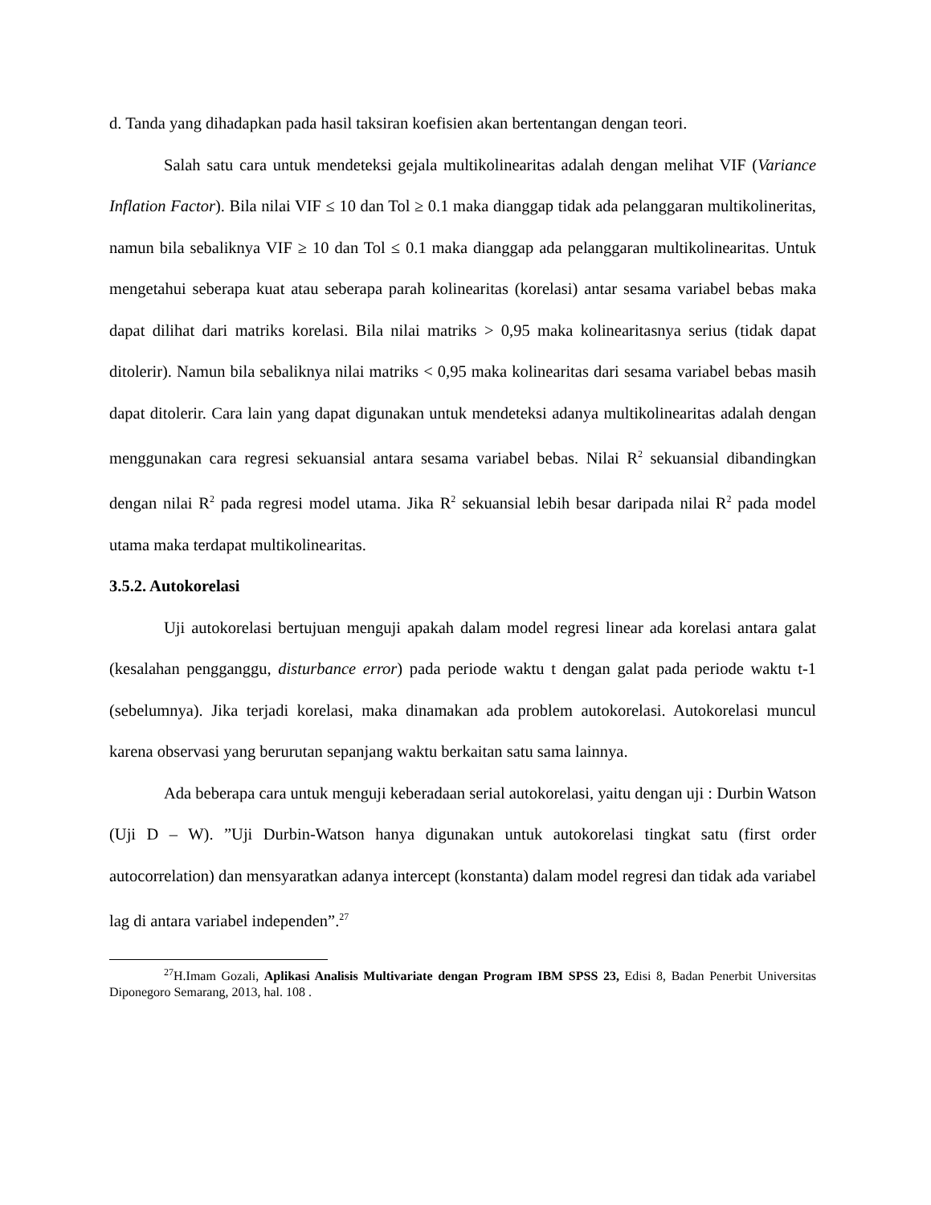d. Tanda yang dihadapkan pada hasil taksiran koefisien akan bertentangan dengan teori.
Salah satu cara untuk mendeteksi gejala multikolinearitas adalah dengan melihat VIF (Variance Inflation Factor). Bila nilai VIF ≤ 10 dan Tol ≥ 0.1 maka dianggap tidak ada pelanggaran multikolineritas, namun bila sebaliknya VIF ≥ 10 dan Tol ≤ 0.1 maka dianggap ada pelanggaran multikolinearitas. Untuk mengetahui seberapa kuat atau seberapa parah kolinearitas (korelasi) antar sesama variabel bebas maka dapat dilihat dari matriks korelasi. Bila nilai matriks > 0,95 maka kolinearitasnya serius (tidak dapat ditolerir). Namun bila sebaliknya nilai matriks < 0,95 maka kolinearitas dari sesama variabel bebas masih dapat ditolerir. Cara lain yang dapat digunakan untuk mendeteksi adanya multikolinearitas adalah dengan menggunakan cara regresi sekuansial antara sesama variabel bebas. Nilai R<sup>2</sup> sekuansial dibandingkan dengan nilai R<sup>2</sup> pada regresi model utama. Jika R<sup>2</sup> sekuansial lebih besar daripada nilai R<sup>2</sup> pada model utama maka terdapat multikolinearitas.
3.5.2. Autokorelasi
Uji autokorelasi bertujuan menguji apakah dalam model regresi linear ada korelasi antara galat (kesalahan pengganggu, disturbance error) pada periode waktu t dengan galat pada periode waktu t-1 (sebelumnya). Jika terjadi korelasi, maka dinamakan ada problem autokorelasi. Autokorelasi muncul karena observasi yang berurutan sepanjang waktu berkaitan satu sama lainnya.
Ada beberapa cara untuk menguji keberadaan serial autokorelasi, yaitu dengan uji : Durbin Watson (Uji D – W). ”Uji Durbin-Watson hanya digunakan untuk autokorelasi tingkat satu (first order autocorrelation) dan mensyaratkan adanya intercept (konstanta) dalam model regresi dan tidak ada variabel lag di antara variabel independen”.<sup>27</sup>
<sup>27</sup>H.Imam Gozali, Aplikasi Analisis Multivariate dengan Program IBM SPSS 23, Edisi 8, Badan Penerbit Universitas Diponegoro Semarang, 2013, hal. 108 .